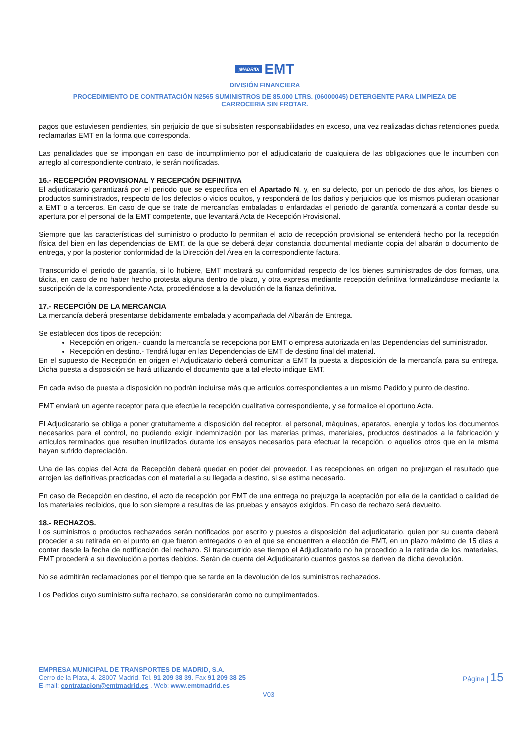¡MADRID! EMT
DIVISIÓN FINANCIERA
PROCEDIMIENTO DE CONTRATACIÓN N2565 SUMINISTROS DE 85.000 LTRS. (06000045) DETERGENTE PARA LIMPIEZA DE
CARROCERIA SIN FROTAR.
pagos que estuviesen pendientes, sin perjuicio de que si subsisten responsabilidades en exceso, una vez realizadas dichas retenciones pueda reclamarlas EMT en la forma que corresponda.
Las penalidades que se impongan en caso de incumplimiento por el adjudicatario de cualquiera de las obligaciones que le incumben con arreglo al correspondiente contrato, le serán notificadas.
16.- RECEPCIÓN PROVISIONAL Y RECEPCIÓN DEFINITIVA
El adjudicatario garantizará por el periodo que se especifica en el Apartado N, y, en su defecto, por un periodo de dos años, los bienes o productos suministrados, respecto de los defectos o vicios ocultos, y responderá de los daños y perjuicios que los mismos pudieran ocasionar a EMT o a terceros. En caso de que se trate de mercancías embaladas o enfardadas el periodo de garantía comenzará a contar desde su apertura por el personal de la EMT competente, que levantará Acta de Recepción Provisional.
Siempre que las características del suministro o producto lo permitan el acto de recepción provisional se entenderá hecho por la recepción física del bien en las dependencias de EMT, de la que se deberá dejar constancia documental mediante copia del albarán o documento de entrega, y por la posterior conformidad de la Dirección del Área en la correspondiente factura.
Transcurrido el periodo de garantía, si lo hubiere, EMT mostrará su conformidad respecto de los bienes suministrados de dos formas, una tácita, en caso de no haber hecho protesta alguna dentro de plazo, y otra expresa mediante recepción definitiva formalizándose mediante la suscripción de la correspondiente Acta, procediéndose a la devolución de la fianza definitiva.
17.- RECEPCIÓN DE LA MERCANCIA
La mercancía deberá presentarse debidamente embalada y acompañada del Albarán de Entrega.
Se establecen dos tipos de recepción:
Recepción en origen.- cuando la mercancía se recepciona por EMT o empresa autorizada en las Dependencias del suministrador.
Recepción en destino.- Tendrá lugar en las Dependencias de EMT de destino final del material.
En el supuesto de Recepción en origen el Adjudicatario deberá comunicar a EMT la puesta a disposición de la mercancía para su entrega. Dicha puesta a disposición se hará utilizando el documento que a tal efecto indique EMT.
En cada aviso de puesta a disposición no podrán incluirse más que artículos correspondientes a un mismo Pedido y punto de destino.
EMT enviará un agente receptor para que efectúe la recepción cualitativa correspondiente, y se formalice el oportuno Acta.
El Adjudicatario se obliga a poner gratuitamente a disposición del receptor, el personal, máquinas, aparatos, energía y todos los documentos necesarios para el control, no pudiendo exigir indemnización por las materias primas, materiales, productos destinados a la fabricación y artículos terminados que resulten inutilizados durante los ensayos necesarios para efectuar la recepción, o aquellos otros que en la misma hayan sufrido depreciación.
Una de las copias del Acta de Recepción deberá quedar en poder del proveedor. Las recepciones en origen no prejuzgan el resultado que arrojen las definitivas practicadas con el material a su llegada a destino, si se estima necesario.
En caso de Recepción en destino, el acto de recepción por EMT de una entrega no prejuzga la aceptación por ella de la cantidad o calidad de los materiales recibidos, que lo son siempre a resultas de las pruebas y ensayos exigidos. En caso de rechazo será devuelto.
18.- RECHAZOS.
Los suministros o productos rechazados serán notificados por escrito y puestos a disposición del adjudicatario, quien por su cuenta deberá proceder a su retirada en el punto en que fueron entregados o en el que se encuentren a elección de EMT, en un plazo máximo de 15 días a contar desde la fecha de notificación del rechazo. Si transcurrido ese tiempo el Adjudicatario no ha procedido a la retirada de los materiales, EMT procederá a su devolución a portes debidos. Serán de cuenta del Adjudicatario cuantos gastos se deriven de dicha devolución.
No se admitirán reclamaciones por el tiempo que se tarde en la devolución de los suministros rechazados.
Los Pedidos cuyo suministro sufra rechazo, se considerarán como no cumplimentados.
EMPRESA MUNICIPAL DE TRANSPORTES DE MADRID, S.A.
Cerro de la Plata, 4. 28007 Madrid. Tel. 91 209 38 39. Fax 91 209 38 25
E-mail: contratacion@emtmadrid.es . Web: www.emtmadrid.es
Página | 15
V03